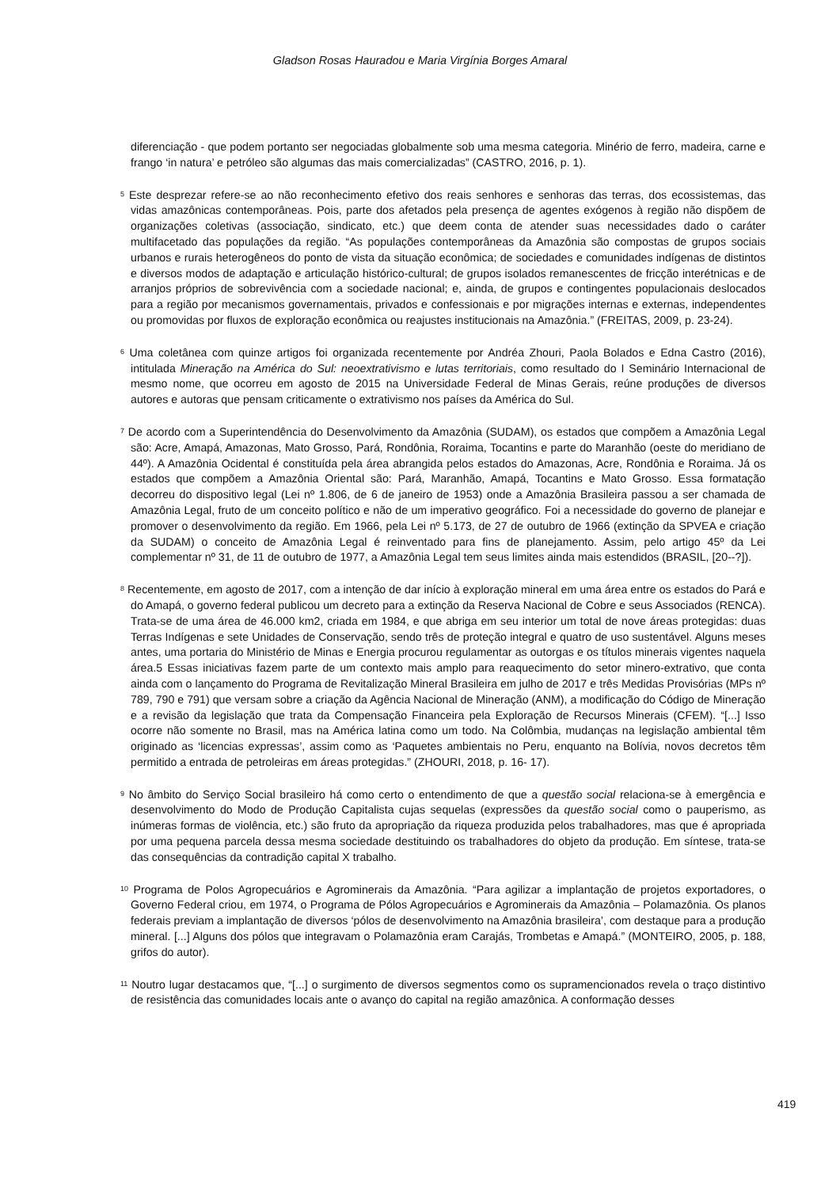Gladson Rosas Hauradou e Maria Virgínia Borges Amaral
diferenciação - que podem portanto ser negociadas globalmente sob uma mesma categoria. Minério de ferro, madeira, carne e frango ‘in natura’ e petróleo são algumas das mais comercializadas” (CASTRO, 2016, p. 1).
<sup>5</sup> Este desprezar refere-se ao não reconhecimento efetivo dos reais senhores e senhoras das terras, dos ecossistemas, das vidas amazônicas contemporâneas. Pois, parte dos afetados pela presença de agentes exógenos à região não dispõem de organizações coletivas (associação, sindicato, etc.) que deem conta de atender suas necessidades dado o caráter multifacetado das populações da região. “As populações contemporâneas da Amazônia são compostas de grupos sociais urbanos e rurais heterogêneos do ponto de vista da situação econômica; de sociedades e comunidades indígenas de distintos e diversos modos de adaptação e articulação histórico-cultural; de grupos isolados remanescentes de fricção interétnicas e de arranjos próprios de sobrevivência com a sociedade nacional; e, ainda, de grupos e contingentes populacionais deslocados para a região por mecanismos governamentais, privados e confessionais e por migrações internas e externas, independentes ou promovidas por fluxos de exploração econômica ou reajustes institucionais na Amazônia.” (FREITAS, 2009, p. 23-24).
<sup>6</sup> Uma coletânea com quinze artigos foi organizada recentemente por Andréa Zhouri, Paola Bolados e Edna Castro (2016), intitulada Mineração na América do Sul: neoextrativismo e lutas territoriais, como resultado do I Seminário Internacional de mesmo nome, que ocorreu em agosto de 2015 na Universidade Federal de Minas Gerais, reúne produções de diversos autores e autoras que pensam criticamente o extrativismo nos países da América do Sul.
<sup>7</sup> De acordo com a Superintendência do Desenvolvimento da Amazônia (SUDAM), os estados que compõem a Amazônia Legal são: Acre, Amapá, Amazonas, Mato Grosso, Pará, Rondônia, Roraima, Tocantins e parte do Maranhão (oeste do meridiano de 44º). A Amazônia Ocidental é constituída pela área abrangida pelos estados do Amazonas, Acre, Rondônia e Roraima. Já os estados que compõem a Amazônia Oriental são: Pará, Maranhão, Amapá, Tocantins e Mato Grosso. Essa formatação decorreu do dispositivo legal (Lei nº 1.806, de 6 de janeiro de 1953) onde a Amazônia Brasileira passou a ser chamada de Amazônia Legal, fruto de um conceito político e não de um imperativo geográfico. Foi a necessidade do governo de planejar e promover o desenvolvimento da região. Em 1966, pela Lei nº 5.173, de 27 de outubro de 1966 (extinção da SPVEA e criação da SUDAM) o conceito de Amazônia Legal é reinventado para fins de planejamento. Assim, pelo artigo 45º da Lei complementar nº 31, de 11 de outubro de 1977, a Amazônia Legal tem seus limites ainda mais estendidos (BRASIL, [20--?]).
<sup>8</sup> Recentemente, em agosto de 2017, com a intenção de dar início à exploração mineral em uma área entre os estados do Pará e do Amapá, o governo federal publicou um decreto para a extinção da Reserva Nacional de Cobre e seus Associados (RENCA). Trata-se de uma área de 46.000 km2, criada em 1984, e que abriga em seu interior um total de nove áreas protegidas: duas Terras Indígenas e sete Unidades de Conservação, sendo três de proteção integral e quatro de uso sustentável. Alguns meses antes, uma portaria do Ministério de Minas e Energia procurou regulamentar as outorgas e os títulos minerais vigentes naquela área.5 Essas iniciativas fazem parte de um contexto mais amplo para reaquecimento do setor minero-extrativo, que conta ainda com o lançamento do Programa de Revitalização Mineral Brasileira em julho de 2017 e três Medidas Provisórias (MPs nº 789, 790 e 791) que versam sobre a criação da Agência Nacional de Mineração (ANM), a modificação do Código de Mineração e a revisão da legislação que trata da Compensação Financeira pela Exploração de Recursos Minerais (CFEM). “[...] Isso ocorre não somente no Brasil, mas na América latina como um todo. Na Colômbia, mudanças na legislação ambiental têm originado as ‘licencias expressas’, assim como as ‘Paquetes ambientais no Peru, enquanto na Bolívia, novos decretos têm permitido a entrada de petroleiras em áreas protegidas.” (ZHOURI, 2018, p. 16- 17).
<sup>9</sup> No âmbito do Serviço Social brasileiro há como certo o entendimento de que a questão social relaciona-se à emergência e desenvolvimento do Modo de Produção Capitalista cujas sequelas (expressões da questão social como o pauperismo, as inúmeras formas de violência, etc.) são fruto da apropriação da riqueza produzida pelos trabalhadores, mas que é apropriada por uma pequena parcela dessa mesma sociedade destituindo os trabalhadores do objeto da produção. Em síntese, trata-se das consequências da contradição capital X trabalho.
<sup>10</sup> Programa de Polos Agropecuários e Agrominerais da Amazônia. “Para agilizar a implantação de projetos exportadores, o Governo Federal criou, em 1974, o Programa de Pólos Agropecuários e Agrominerais da Amazônia – Polamazônia. Os planos federais previam a implantação de diversos ‘pólos de desenvolvimento na Amazônia brasileira’, com destaque para a produção mineral. [...] Alguns dos pólos que integravam o Polamazônia eram Carajás, Trombetas e Amapá.” (MONTEIRO, 2005, p. 188, grifos do autor).
<sup>11</sup> Noutro lugar destacamos que, “[...] o surgimento de diversos segmentos como os supramencionados revela o traço distintivo de resistência das comunidades locais ante o avanço do capital na região amazônica. A conformação desses
419